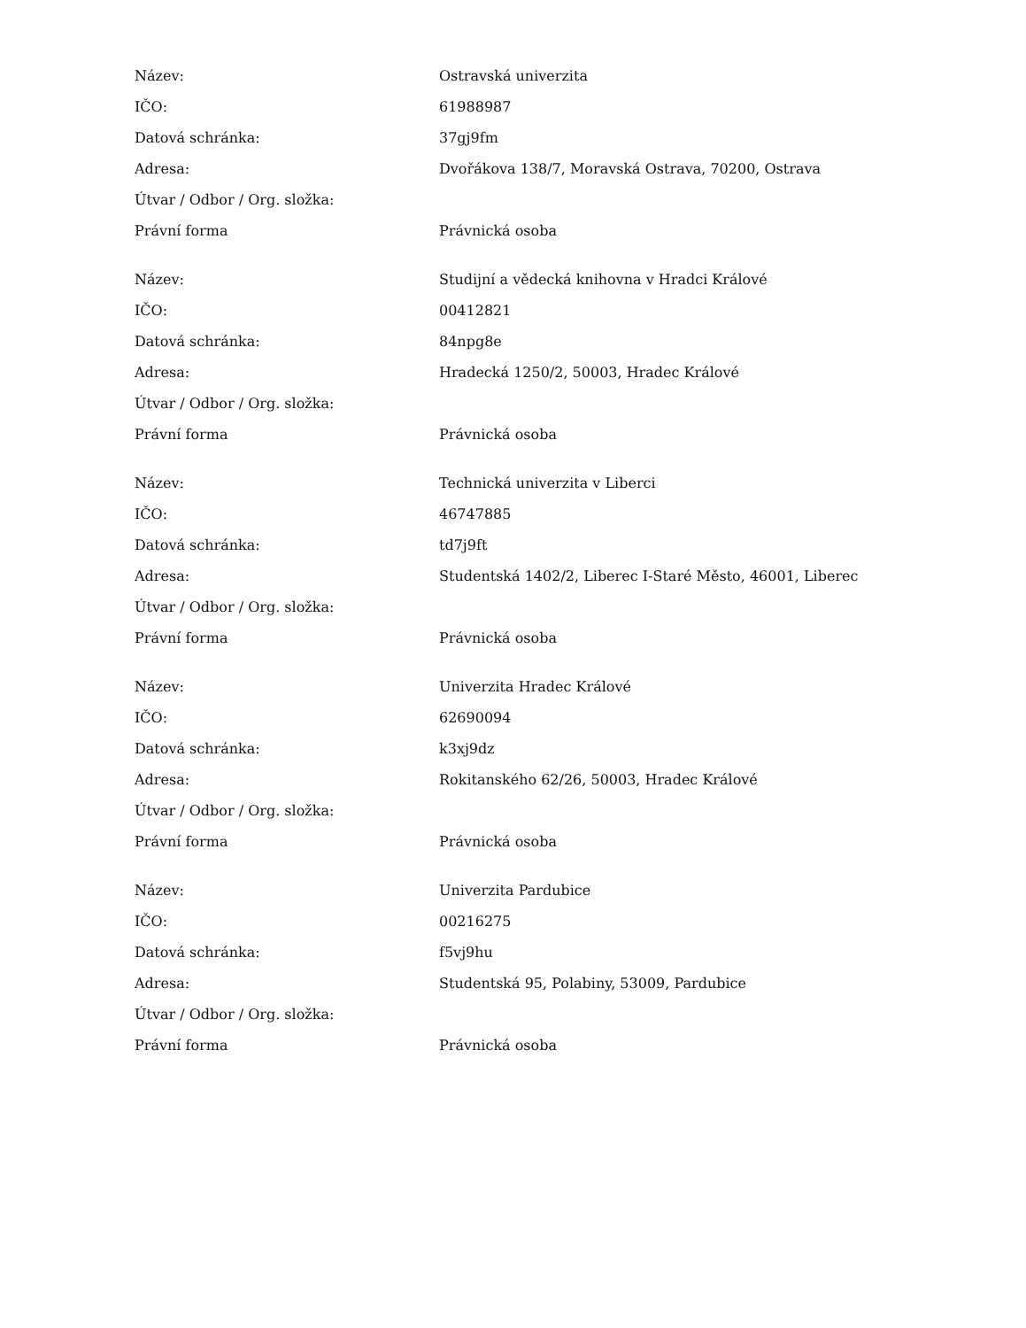| Název: | Ostravská univerzita |
| IČO: | 61988987 |
| Datová schránka: | 37gj9fm |
| Adresa: | Dvořákova 138/7, Moravská Ostrava, 70200, Ostrava |
| Útvar / Odbor / Org. složka: | |
| Právní forma | Právnická osoba |
| Název: | Studijní a vědecká knihovna v Hradci Králové |
| IČO: | 00412821 |
| Datová schránka: | 84npg8e |
| Adresa: | Hradecká 1250/2, 50003, Hradec Králové |
| Útvar / Odbor / Org. složka: | |
| Právní forma | Právnická osoba |
| Název: | Technická univerzita v Liberci |
| IČO: | 46747885 |
| Datová schránka: | td7j9ft |
| Adresa: | Studentská 1402/2, Liberec I-Staré Město, 46001, Liberec |
| Útvar / Odbor / Org. složka: | |
| Právní forma | Právnická osoba |
| Název: | Univerzita Hradec Králové |
| IČO: | 62690094 |
| Datová schránka: | k3xj9dz |
| Adresa: | Rokitanského 62/26, 50003, Hradec Králové |
| Útvar / Odbor / Org. složka: | |
| Právní forma | Právnická osoba |
| Název: | Univerzita Pardubice |
| IČO: | 00216275 |
| Datová schránka: | f5vj9hu |
| Adresa: | Studentská 95, Polabiny, 53009, Pardubice |
| Útvar / Odbor / Org. složka: | |
| Právní forma | Právnická osoba |